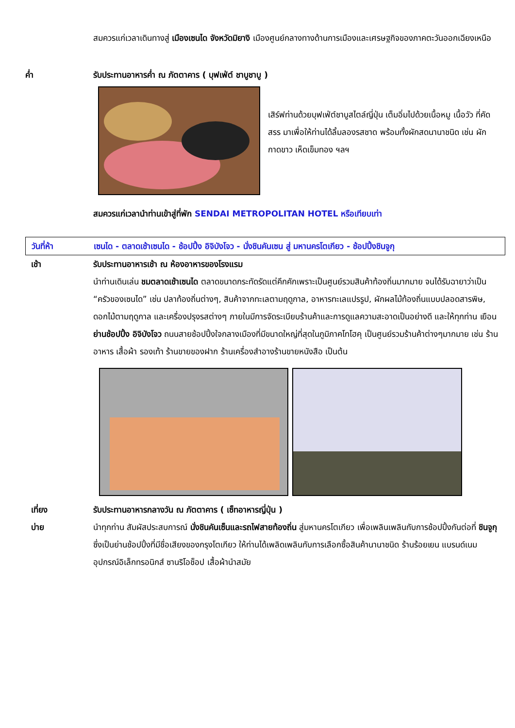สมควรแก่เวลาเดินทางสู่ เมืองเซนได จังหวัดมิยางิ เมืองศูนย์กลางทางด้านการเมืองและเศรษฐกิจของภาคตะวันออกเฉียงเหนือ
ค่ำ รับประทานอาหารค่ำ ณ ภัตตาคาร ( บุฟเฟ่ต์ ชาบูชาบู )
เสิร์ฟท่านด้วยบุฟเฟ่ต์ชาบูสไตล์ญี่ปุ่น เต็มอิ่มไปด้วยเนื้อหมู เนื้อวัว ที่คัดสรร มาเพื่อให้ท่านได้ลิ้มลองรสชาด พร้อมทั้งผักสดนานาชนิด เช่น ผักกาดขาว เห็ดเข็มทอง ฯลฯ
สมควรแก่เวลานำท่านเข้าสู่ที่พัก SENDAI METROPOLITAN HOTEL หรือเทียบเท่า
วันที่ห้า เซนได - ตลาดเช้าเซนได - ช้อปปิ้ง อิจิบังโจว - นั่งชินคันเซน สู่ มหานครโตเกียว - ช้อปปิ้งชินจูกุ
เช้า รับประทานอาหารเช้า ณ ห้องอาหารของโรงแรม
นำท่านเดินเล่น ชมตลาดเช้าเซนได ตลาดขนาดกระทัดรัดแต่คึกคักเพราะเป็นศูนย์รวมสินค้าท้องถิ่นมากมาย จนได้รับฉายาว่าเป็น “ครัวของเซนได” เช่น ปลาท้องถิ่นต่างๆ, สินค้าจากทะเลตามฤดูกาล, อาหารทะเลแปรรูป, ผักผลไม้ท้องถิ่นแบบปลอดสารพิษ, ดอกไม้ตามฤดูกาล และเครื่องปรุงรสต่างๆ ภายในมีการจัดระเบียบร้านค้าและการดูแลความสะอาดเป็นอย่างดี และให้ทุกท่าน เยือน ย่านช้อปปิ้ง อิจิบังโจว ถนนสายช้อปปิ้งใจกลางเมืองที่มีขนาดใหญ่ที่สุดในภูมิภาคโทโฮคุ เป็นศูนย์รวมร้านค้าต่างๆมากมาย เช่น ร้านอาหาร เสื้อผ้า รองเท้า ร้านขายของฝาก ร้านเครื่องสำอางร้านขายหนังสือ เป็นต้น
เที่ยง รับประทานอาหารกลางวัน ณ ภัตตาคาร ( เซ็ทอาหารญี่ปุ่น )
บ่าย นำทุกท่าน สัมผัสประสบการณ์ นั่งชินคันเซ็นและรถไฟสายท้องถิ่น สู่มหานครโตเกียว เพื่อเพลินเพลินกับการช้อปปิ้งกันต่อที่ ชินจูกุ ซึ่งเป็นย่านช้อปปิ้งที่มีชื่อเสียงของกรุงโตเกียว ให้ท่านได้เพลิดเพลินกับการเลือกซื้อสินค้านานาชนิด ร้านร้อยเยน แบรนด์เนม อุปกรณ์อิเล็กทรอนิกส์ ซานริโอช็อป เสื้อผ้านำสมัย